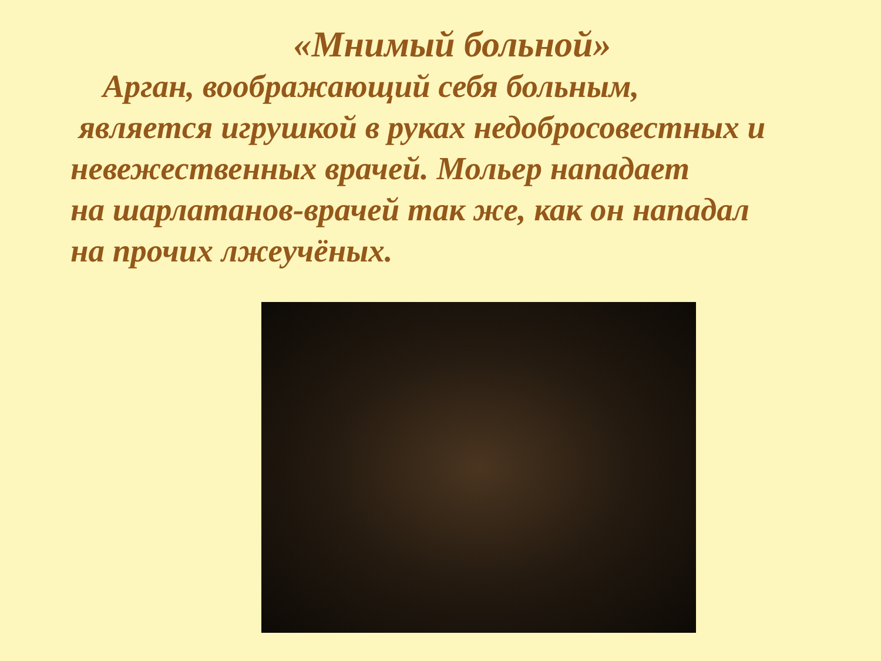«Мнимый больной»
Арган, воображающий себя больным,
является игрушкой в руках недобросовестных и невежественных врачей. Мольер нападает
на шарлатанов-врачей так же, как он нападал
на прочих лжеучёных.